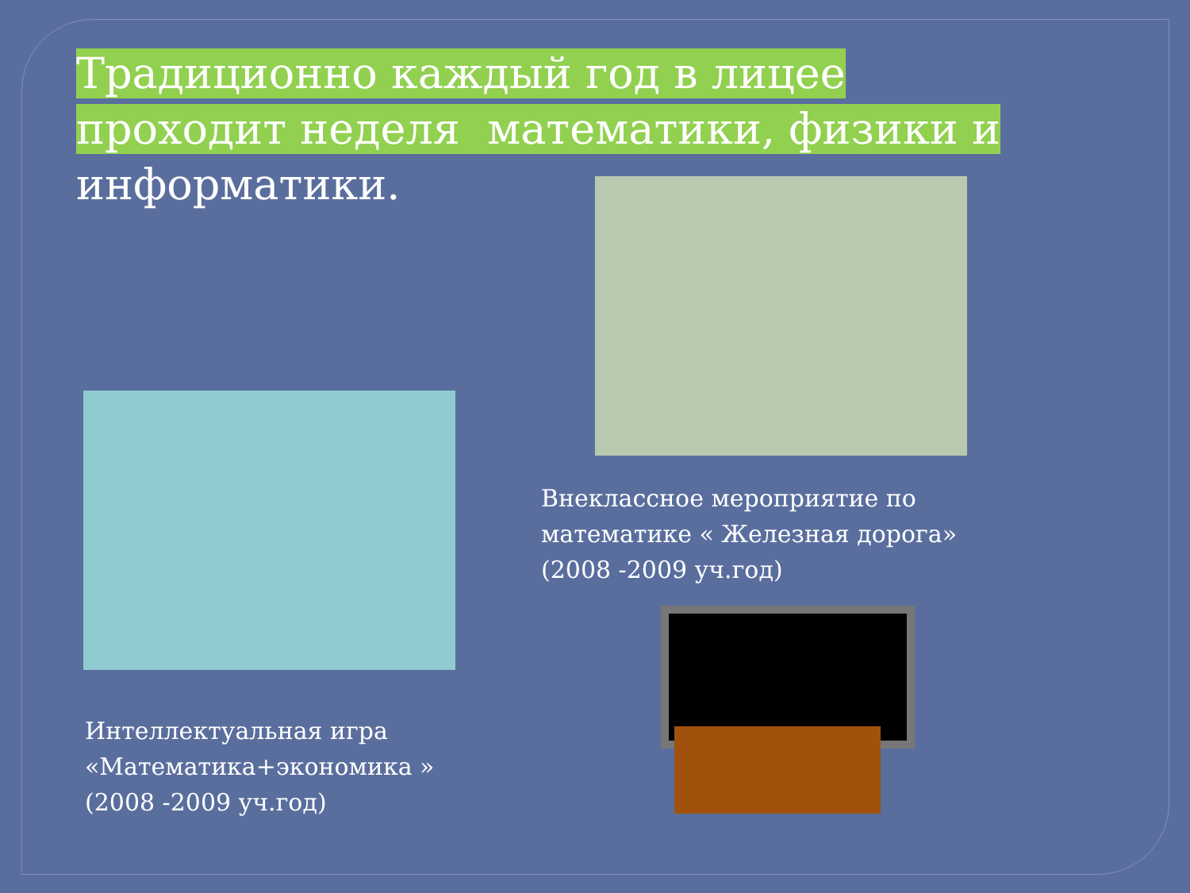Традиционно каждый год в лицее проходит неделя математики, физики и информатики.
Внеклассное мероприятие по математике « Железная дорога» (2008 -2009 уч.год)
Интеллектуальная игра «Математика+экономика » (2008 -2009 уч.год)